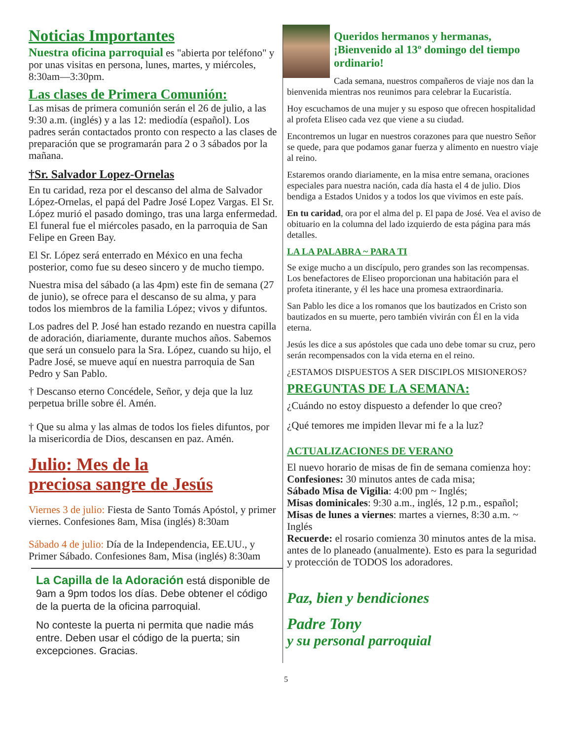Noticias Importantes
Nuestra oficina parroquial es "abierta por teléfono" y por unas visitas en persona, lunes, martes, y miércoles, 8:30am—3:30pm.
Las clases de Primera Comunión:
Las misas de primera comunión serán el 26 de julio, a las 9:30 a.m. (inglés) y a las 12: mediodía (español). Los padres serán contactados pronto con respecto a las clases de preparación que se programarán para 2 o 3 sábados por la mañana.
†Sr. Salvador Lopez-Ornelas
En tu caridad, reza por el descanso del alma de Salvador López-Ornelas, el papá del Padre José Lopez Vargas. El Sr. López murió el pasado domingo, tras una larga enfermedad. El funeral fue el miércoles pasado, en la parroquia de San Felipe en Green Bay.
El Sr. López será enterrado en México en una fecha posterior, como fue su deseo sincero y de mucho tiempo.
Nuestra misa del sábado (a las 4pm) este fin de semana (27 de junio), se ofrece para el descanso de su alma, y para todos los miembros de la familia López; vivos y difuntos.
Los padres del P. José han estado rezando en nuestra capilla de adoración, diariamente, durante muchos años. Sabemos que será un consuelo para la Sra. López, cuando su hijo, el Padre José, se mueve aquí en nuestra parroquia de San Pedro y San Pablo.
† Descanso eterno Concédele, Señor, y deja que la luz perpetua brille sobre él. Amén.
† Que su alma y las almas de todos los fieles difuntos, por la misericordia de Dios, descansen en paz. Amén.
Julio: Mes de la
preciosa sangre de Jesús
Viernes 3 de julio: Fiesta de Santo Tomás Apóstol, y primer viernes. Confesiones 8am, Misa (inglés) 8:30am
Sábado 4 de julio: Día de la Independencia, EE.UU., y Primer Sábado. Confesiones 8am, Misa (inglés) 8:30am
La Capilla de la Adoración está disponible de 9am a 9pm todos los días. Debe obtener el código de la puerta de la oficina parroquial.
No conteste la puerta ni permita que nadie más entre. Deben usar el código de la puerta; sin excepciones. Gracias.
Queridos hermanos y hermanas, ¡Bienvenido al 13º domingo del tiempo ordinario!
Cada semana, nuestros compañeros de viaje nos dan la bienvenida mientras nos reunimos para celebrar la Eucaristía.
Hoy escuchamos de una mujer y su esposo que ofrecen hospitalidad al profeta Eliseo cada vez que viene a su ciudad.
Encontremos un lugar en nuestros corazones para que nuestro Señor se quede, para que podamos ganar fuerza y alimento en nuestro viaje al reino.
Estaremos orando diariamente, en la misa entre semana, oraciones especiales para nuestra nación, cada día hasta el 4 de julio. Dios bendiga a Estados Unidos y a todos los que vivimos en este país.
En tu caridad, ora por el alma del p. El papa de José. Vea el aviso de obituario en la columna del lado izquierdo de esta página para más detalles.
LA LA PALABRA ~ PARA TI
Se exige mucho a un discípulo, pero grandes son las recompensas. Los benefactores de Eliseo proporcionan una habitación para el profeta itinerante, y él les hace una promesa extraordinaria.
San Pablo les dice a los romanos que los bautizados en Cristo son bautizados en su muerte, pero también vivirán con Él en la vida eterna.
Jesús les dice a sus apóstoles que cada uno debe tomar su cruz, pero serán recompensados con la vida eterna en el reino.
¿ESTAMOS DISPUESTOS A SER DISCIPLOS MISIONEROS?
PREGUNTAS DE LA SEMANA:
¿Cuándo no estoy dispuesto a defender lo que creo?
¿Qué temores me impiden llevar mi fe a la luz?
ACTUALIZACIONES DE VERANO
El nuevo horario de misas de fin de semana comienza hoy: Confesiones: 30 minutos antes de cada misa;
Sábado Misa de Vigilia: 4:00 pm ~ Inglés;
Misas dominicales: 9:30 a.m., inglés, 12 p.m., español;
Misas de lunes a viernes: martes a viernes, 8:30 a.m. ~ Inglés
Recuerde: el rosario comienza 30 minutos antes de la misa.
antes de lo planeado (anualmente). Esto es para la seguridad y protección de TODOS los adoradores.
Paz, bien y bendiciones
Padre Tony
y su personal parroquial
5